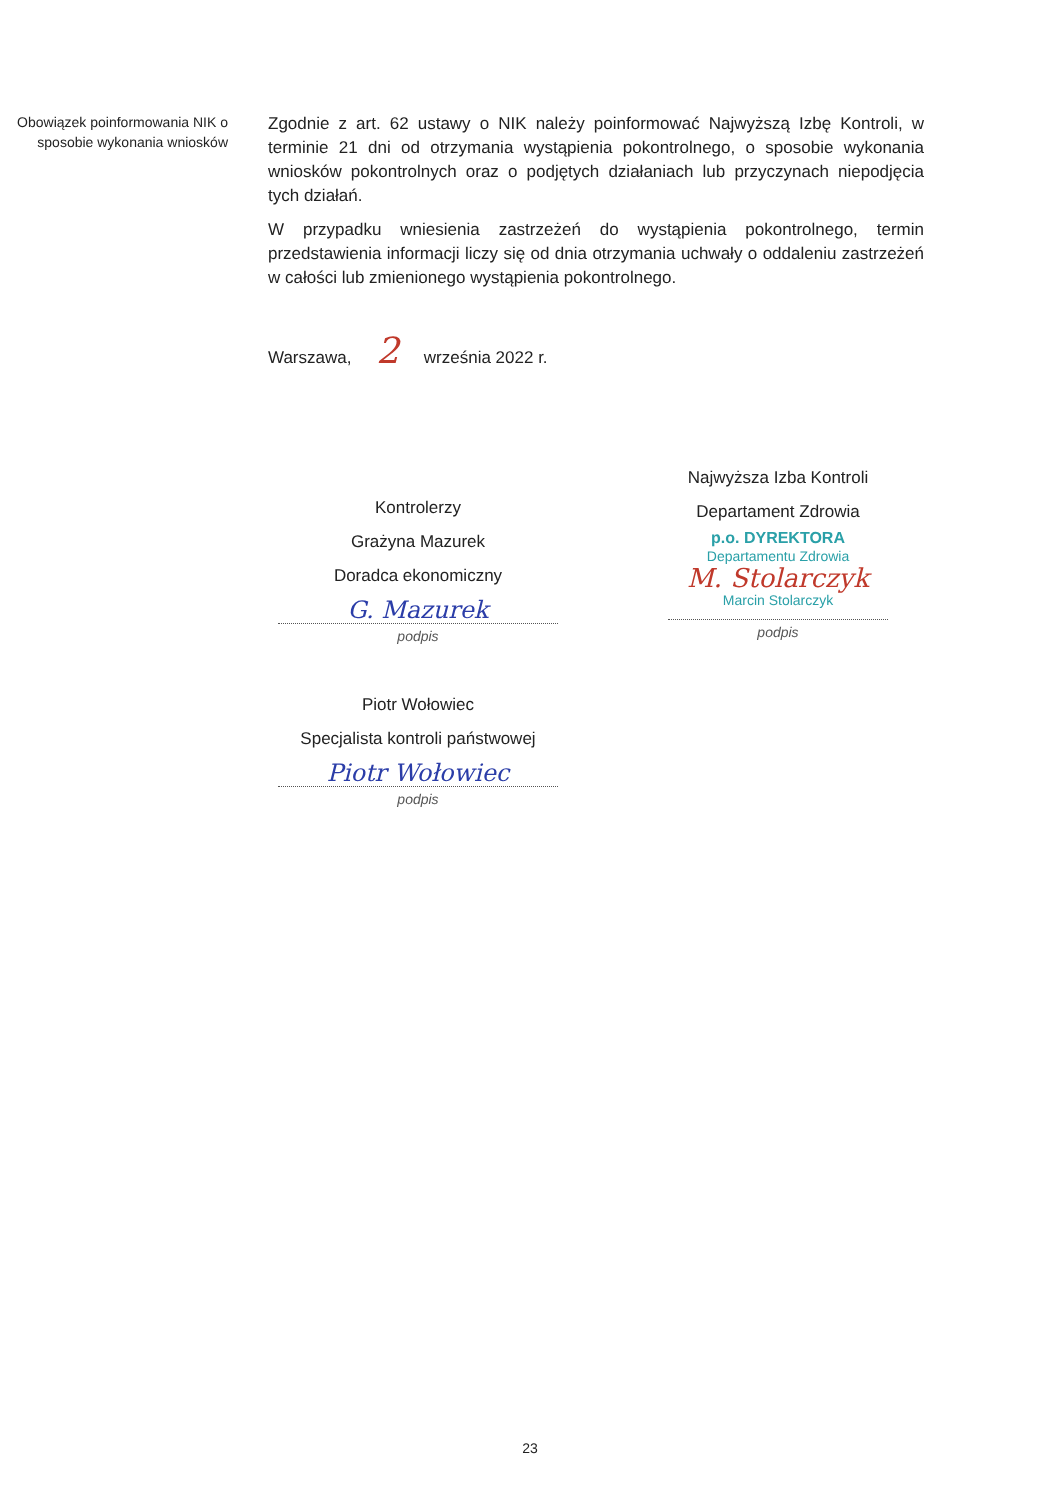Obowiązek poinformowania NIK o sposobie wykonania wniosków
Zgodnie z art. 62 ustawy o NIK należy poinformować Najwyższą Izbę Kontroli, w terminie 21 dni od otrzymania wystąpienia pokontrolnego, o sposobie wykonania wniosków pokontrolnych oraz o podjętych działaniach lub przyczynach niepodjęcia tych działań.
W przypadku wniesienia zastrzeżeń do wystąpienia pokontrolnego, termin przedstawienia informacji liczy się od dnia otrzymania uchwały o oddaleniu zastrzeżeń w całości lub zmienionego wystąpienia pokontrolnego.
Warszawa, 2 września 2022 r.
Kontrolerzy
Grażyna Mazurek
Doradca ekonomiczny
G. Mazurek
podpis
Piotr Wołowiec
Specjalista kontroli państwowej
Piotr Wołowiec
podpis
Najwyższa Izba Kontroli
Departament Zdrowia
p.o. DYREKTORA
Departamentu Zdrowia
M. Stolarczyk
Marcin Stolarczyk
podpis
23